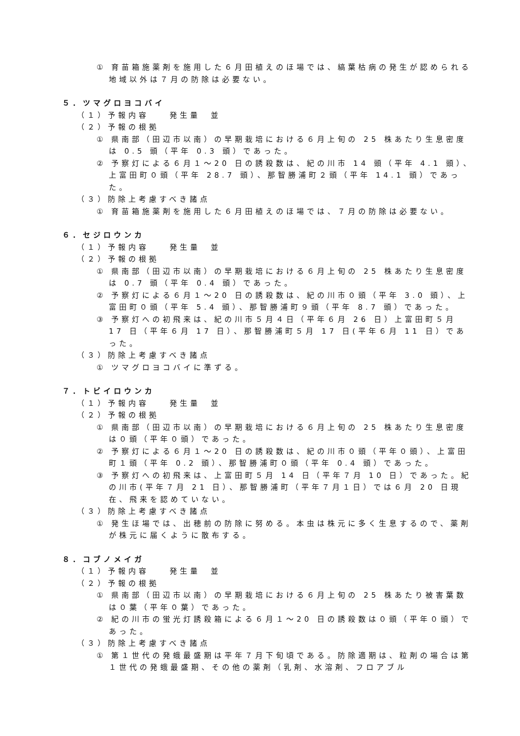① 育苗箱施薬剤を施用した６月田植えのほ場では、縞葉枯病の発生が認められる地域以外は７月の防除は必要ない。
５．ツマグロヨコバイ
（１）予報内容　　発生量　並
（２）予報の根拠
① 県南部（田辺市以南）の早期栽培における６月上旬の 25 株あたり生息密度は 0.5 頭（平年 0.3 頭）であった。
② 予察灯による６月１～20 日の誘殺数は、紀の川市 14 頭（平年 4.1 頭）、上富田町０頭（平年 28.7 頭）、那智勝浦町２頭（平年 14.1 頭）であった。
（３）防除上考慮すべき諸点
① 育苗箱施薬剤を施用した６月田植えのほ場では、７月の防除は必要ない。
６．セジロウンカ
（１）予報内容　　発生量　並
（２）予報の根拠
① 県南部（田辺市以南）の早期栽培における６月上旬の 25 株あたり生息密度は 0.7 頭（平年 0.4 頭）であった。
② 予察灯による６月１～20 日の誘殺数は、紀の川市０頭（平年 3.0 頭）、上富田町０頭（平年 5.4 頭）、那智勝浦町９頭（平年 8.7 頭）であった。
③ 予察灯への初飛来は、紀の川市５月４日（平年６月 26 日）上富田町５月 17 日（平年６月 17 日）、那智勝浦町５月 17 日(平年６月 11 日）であった。
（３）防除上考慮すべき諸点
① ツマグロヨコバイに準ずる。
７．トビイロウンカ
（１）予報内容　　発生量　並
（２）予報の根拠
① 県南部（田辺市以南）の早期栽培における６月上旬の 25 株あたり生息密度は０頭（平年０頭）であった。
② 予察灯による６月１～20 日の誘殺数は、紀の川市０頭（平年０頭）、上富田町１頭（平年 0.2 頭）、那智勝浦町０頭（平年 0.4 頭）であった。
③ 予察灯への初飛来は、上富田町５月 14 日（平年７月 10 日）であった。紀の川市(平年７月 21 日）、那智勝浦町（平年７月１日）では６月 20 日現在、飛来を認めていない。
（３）防除上考慮すべき諸点
① 発生ほ場では、出穂前の防除に努める。本虫は株元に多く生息するので、薬剤が株元に届くように散布する。
８．コブノメイガ
（１）予報内容　　発生量　並
（２）予報の根拠
① 県南部（田辺市以南）の早期栽培における６月上旬の 25 株あたり被害葉数は０葉（平年０葉）であった。
② 紀の川市の蛍光灯誘殺箱による６月１～20 日の誘殺数は０頭（平年０頭）であった。
（３）防除上考慮すべき諸点
① 第１世代の発蛾最盛期は平年７月下旬頃である。防除適期は、粒剤の場合は第１世代の発蛾最盛期、その他の薬剤（乳剤、水溶剤、フロアブル